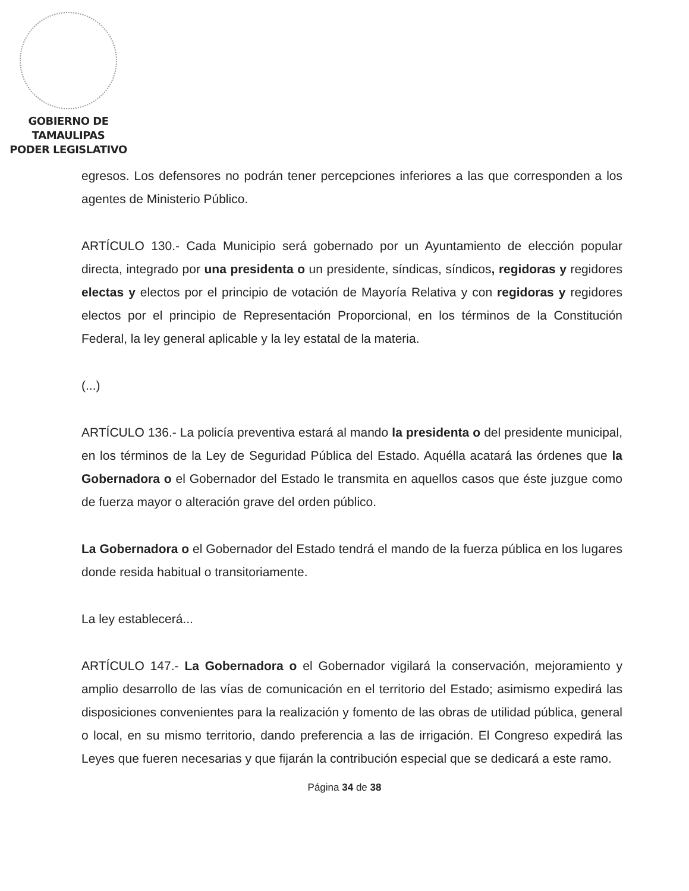GOBIERNO DE TAMAULIPAS
PODER LEGISLATIVO
egresos. Los defensores no podrán tener percepciones inferiores a las que corresponden a los agentes de Ministerio Público.
ARTÍCULO 130.- Cada Municipio será gobernado por un Ayuntamiento de elección popular directa, integrado por una presidenta o un presidente, síndicas, síndicos, regidoras y regidores electas y electos por el principio de votación de Mayoría Relativa y con regidoras y regidores electos por el principio de Representación Proporcional, en los términos de la Constitución Federal, la ley general aplicable y la ley estatal de la materia.
(...)
ARTÍCULO 136.- La policía preventiva estará al mando la presidenta o del presidente municipal, en los términos de la Ley de Seguridad Pública del Estado. Aquélla acatará las órdenes que la Gobernadora o el Gobernador del Estado le transmita en aquellos casos que éste juzgue como de fuerza mayor o alteración grave del orden público.
La Gobernadora o el Gobernador del Estado tendrá el mando de la fuerza pública en los lugares donde resida habitual o transitoriamente.
La ley establecerá...
ARTÍCULO 147.- La Gobernadora o el Gobernador vigilará la conservación, mejoramiento y amplio desarrollo de las vías de comunicación en el territorio del Estado; asimismo expedirá las disposiciones convenientes para la realización y fomento de las obras de utilidad pública, general o local, en su mismo territorio, dando preferencia a las de irrigación. El Congreso expedirá las Leyes que fueren necesarias y que fijarán la contribución especial que se dedicará a este ramo.
Página 34 de 38